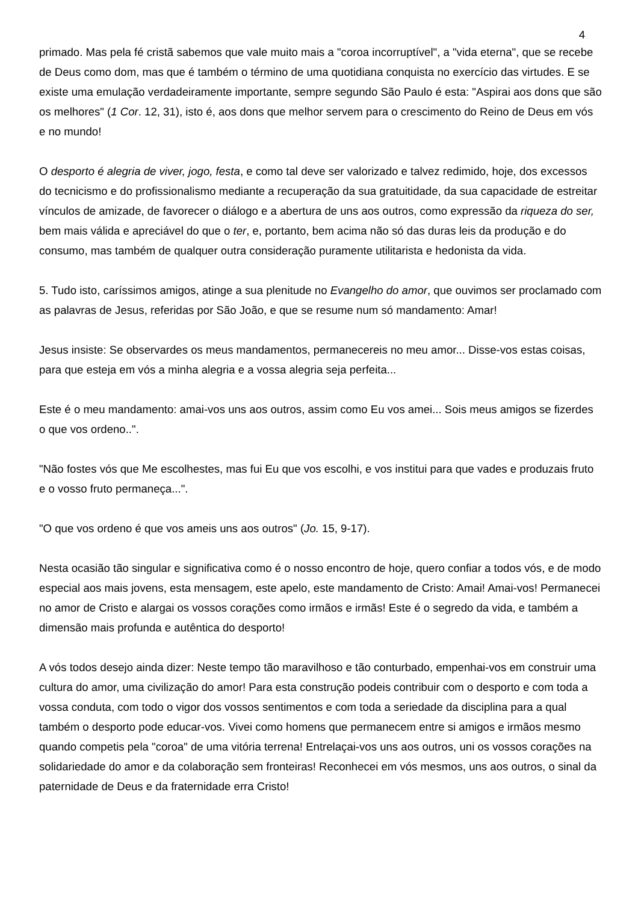4
primado. Mas pela fé cristã sabemos que vale muito mais a "coroa incorruptível", a "vida eterna", que se recebe de Deus como dom, mas que é também o término de uma quotidiana conquista no exercício das virtudes. E se existe uma emulação verdadeiramente importante, sempre segundo São Paulo é esta: "Aspirai aos dons que são os melhores" (1 Cor. 12, 31), isto é, aos dons que melhor servem para o crescimento do Reino de Deus em vós e no mundo!
O desporto é alegria de viver, jogo, festa, e como tal deve ser valorizado e talvez redimido, hoje, dos excessos do tecnicismo e do profissionalismo mediante a recuperação da sua gratuitidade, da sua capacidade de estreitar vínculos de amizade, de favorecer o diálogo e a abertura de uns aos outros, como expressão da riqueza do ser, bem mais válida e apreciável do que o ter, e, portanto, bem acima não só das duras leis da produção e do consumo, mas também de qualquer outra consideração puramente utilitarista e hedonista da vida.
5. Tudo isto, caríssimos amigos, atinge a sua plenitude no Evangelho do amor, que ouvimos ser proclamado com as palavras de Jesus, referidas por São João, e que se resume num só mandamento: Amar!
Jesus insiste: Se observardes os meus mandamentos, permanecereis no meu amor... Disse-vos estas coisas, para que esteja em vós a minha alegria e a vossa alegria seja perfeita...
Este é o meu mandamento: amai-vos uns aos outros, assim como Eu vos amei... Sois meus amigos se fizerdes o que vos ordeno..".
"Não fostes vós que Me escolhestes, mas fui Eu que vos escolhi, e vos institui para que vades e produzais fruto e o vosso fruto permaneça...".
"O que vos ordeno é que vos ameis uns aos outros" (Jo. 15, 9-17).
Nesta ocasião tão singular e significativa como é o nosso encontro de hoje, quero confiar a todos vós, e de modo especial aos mais jovens, esta mensagem, este apelo, este mandamento de Cristo: Amai! Amai-vos! Permanecei no amor de Cristo e alargai os vossos corações como irmãos e irmãs! Este é o segredo da vida, e também a dimensão mais profunda e autêntica do desporto!
A vós todos desejo ainda dizer: Neste tempo tão maravilhoso e tão conturbado, empenhai-vos em construir uma cultura do amor, uma civilização do amor! Para esta construção podeis contribuir com o desporto e com toda a vossa conduta, com todo o vigor dos vossos sentimentos e com toda a seriedade da disciplina para a qual também o desporto pode educar-vos. Vivei como homens que permanecem entre si amigos e irmãos mesmo quando competis pela "coroa" de uma vitória terrena! Entrelaçai-vos uns aos outros, uni os vossos corações na solidariedade do amor e da colaboração sem fronteiras! Reconhecei em vós mesmos, uns aos outros, o sinal da paternidade de Deus e da fraternidade erra Cristo!